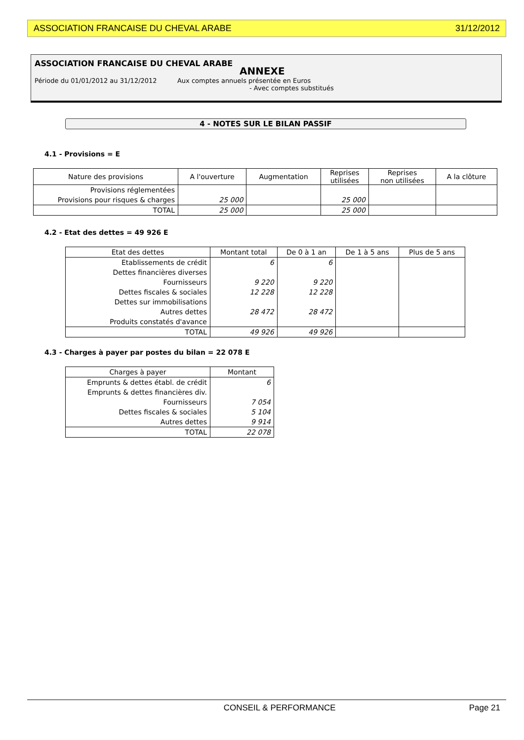ASSOCIATION FRANCAISE DU CHEVAL ARABE 31/12/2012
ASSOCIATION FRANCAISE DU CHEVAL ARABE
ANNEXE
Période du 01/01/2012 au 31/12/2012 Aux comptes annuels présentée en Euros
- Avec comptes substitués
4 - NOTES SUR LE BILAN PASSIF
4.1 - Provisions = E
| Nature des provisions | A l'ouverture | Augmentation | Reprises utilisées | Reprises non utilisées | A la clôture |
| --- | --- | --- | --- | --- | --- |
| Provisions réglementées | | | | | |
| Provisions pour risques & charges | 25 000 | | 25 000 | | |
| TOTAL | 25 000 | | 25 000 | | |
4.2 - Etat des dettes = 49 926 E
| Etat des dettes | Montant total | De 0 à 1 an | De 1 à 5 ans | Plus de 5 ans |
| --- | --- | --- | --- | --- |
| Etablissements de crédit | 6 | 6 | | |
| Dettes financières diverses | | | | |
| Fournisseurs | 9 220 | 9 220 | | |
| Dettes fiscales & sociales | 12 228 | 12 228 | | |
| Dettes sur immobilisations | | | | |
| Autres dettes | 28 472 | 28 472 | | |
| Produits constatés d'avance | | | | |
| TOTAL | 49 926 | 49 926 | | |
4.3 - Charges à payer par postes du bilan = 22 078 E
| Charges à payer | Montant |
| --- | --- |
| Emprunts & dettes établ. de crédit | 6 |
| Emprunts & dettes financières div. | |
| Fournisseurs | 7 054 |
| Dettes fiscales & sociales | 5 104 |
| Autres dettes | 9 914 |
| TOTAL | 22 078 |
CONSEIL & PERFORMANCE Page 21